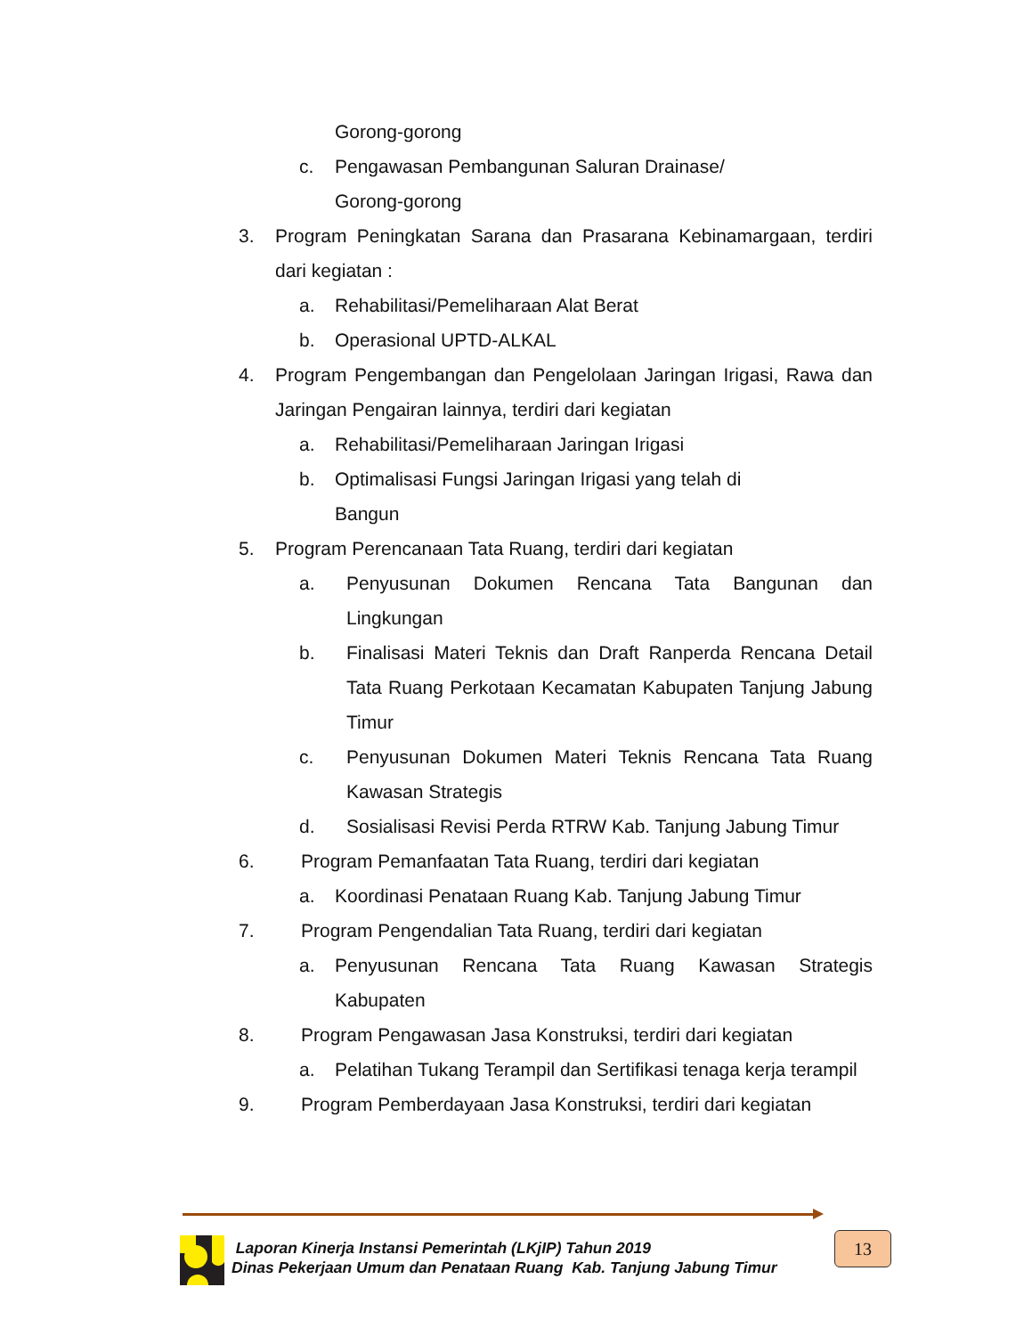Gorong-gorong
c. Pengawasan Pembangunan Saluran Drainase/
Gorong-gorong
3. Program Peningkatan Sarana dan Prasarana Kebinamargaan, terdiri dari kegiatan :
a. Rehabilitasi/Pemeliharaan Alat Berat
b. Operasional UPTD-ALKAL
4. Program Pengembangan dan Pengelolaan Jaringan Irigasi, Rawa dan Jaringan Pengairan lainnya, terdiri dari kegiatan
a. Rehabilitasi/Pemeliharaan Jaringan Irigasi
b. Optimalisasi Fungsi Jaringan Irigasi yang telah di
Bangun
5. Program Perencanaan Tata Ruang, terdiri dari kegiatan
a. Penyusunan Dokumen Rencana Tata Bangunan dan Lingkungan
b. Finalisasi Materi Teknis dan Draft Ranperda Rencana Detail Tata Ruang Perkotaan Kecamatan Kabupaten Tanjung Jabung Timur
c. Penyusunan Dokumen Materi Teknis Rencana Tata Ruang Kawasan Strategis
d. Sosialisasi Revisi Perda RTRW Kab. Tanjung Jabung Timur
6. Program Pemanfaatan Tata Ruang, terdiri dari kegiatan
a. Koordinasi Penataan Ruang Kab. Tanjung Jabung Timur
7. Program Pengendalian Tata Ruang, terdiri dari kegiatan
a. Penyusunan Rencana Tata Ruang Kawasan Strategis Kabupaten
8. Program Pengawasan Jasa Konstruksi, terdiri dari kegiatan
a. Pelatihan Tukang Terampil dan Sertifikasi tenaga kerja terampil
9. Program Pemberdayaan Jasa Konstruksi, terdiri dari kegiatan
Laporan Kinerja Instansi Pemerintah (LKjIP) Tahun 2019
Dinas Pekerjaan Umum dan Penataan Ruang Kab. Tanjung Jabung Timur
13